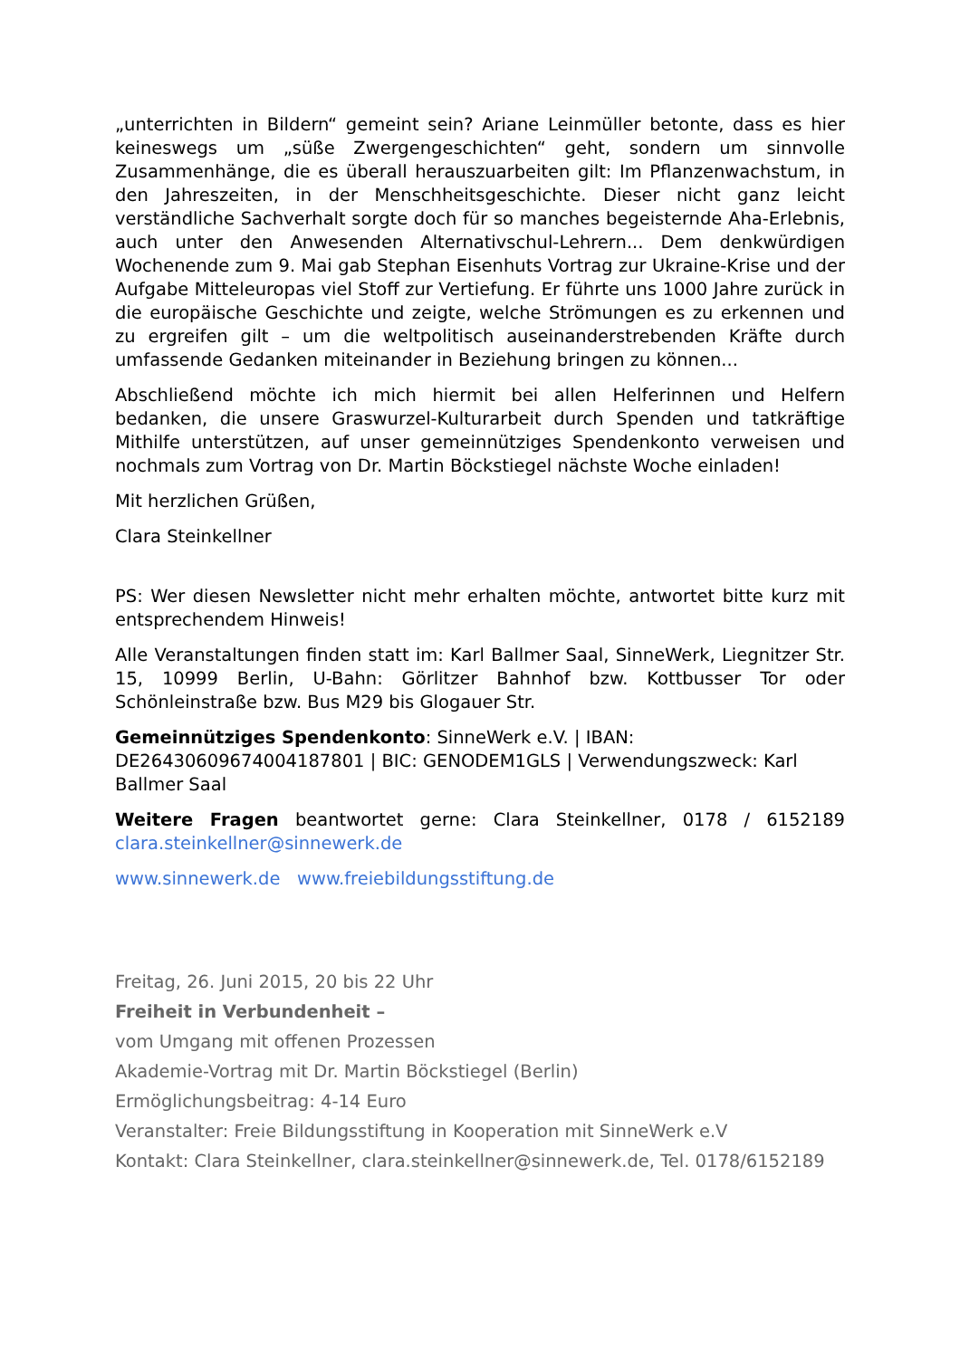„unterrichten in Bildern“ gemeint sein? Ariane Leinmüller betonte, dass es hier keineswegs um „süße Zwergengeschichten“ geht, sondern um sinnvolle Zusammenhänge, die es überall herauszuarbeiten gilt: Im Pflanzenwachstum, in den Jahreszeiten, in der Menschheitsgeschichte. Dieser nicht ganz leicht verständliche Sachverhalt sorgte doch für so manches begeisternde Aha-Erlebnis, auch unter den Anwesenden Alternativschul-Lehrern... Dem denkwürdigen Wochenende zum 9. Mai gab Stephan Eisenhuts Vortrag zur Ukraine-Krise und der Aufgabe Mitteleuropas viel Stoff zur Vertiefung. Er führte uns 1000 Jahre zurück in die europäische Geschichte und zeigte, welche Strömungen es zu erkennen und zu ergreifen gilt – um die weltpolitisch auseinanderstrebenden Kräfte durch umfassende Gedanken miteinander in Beziehung bringen zu können...
Abschließend möchte ich mich hiermit bei allen Helferinnen und Helfern bedanken, die unsere Graswurzel-Kulturarbeit durch Spenden und tatkräftige Mithilfe unterstützen, auf unser gemeinnütziges Spendenkonto verweisen und nochmals zum Vortrag von Dr. Martin Böckstiegel nächste Woche einladen!
Mit herzlichen Grüßen,
Clara Steinkellner
PS: Wer diesen Newsletter nicht mehr erhalten möchte, antwortet bitte kurz mit entsprechendem Hinweis!
Alle Veranstaltungen finden statt im: Karl Ballmer Saal, SinneWerk, Liegnitzer Str. 15, 10999 Berlin, U-Bahn: Görlitzer Bahnhof bzw. Kottbusser Tor oder Schönleinstraße bzw. Bus M29 bis Glogauer Str.
Gemeinnütziges Spendenkonto: SinneWerk e.V. | IBAN:
DE26430609674004187801 | BIC: GENODEM1GLS | Verwendungszweck: Karl
Ballmer Saal
Weitere Fragen beantwortet gerne: Clara Steinkellner, 0178 / 6152189 clara.steinkellner@sinnewerk.de
www.sinnewerk.de www.freiebildungsstiftung.de
Freitag, 26. Juni 2015, 20 bis 22 Uhr
Freiheit in Verbundenheit –
vom Umgang mit offenen Prozessen
Akademie-Vortrag mit Dr. Martin Böckstiegel (Berlin)
Ermöglichungsbeitrag: 4-14 Euro
Veranstalter: Freie Bildungsstiftung in Kooperation mit SinneWerk e.V
Kontakt: Clara Steinkellner, clara.steinkellner@sinnewerk.de, Tel. 0178/6152189